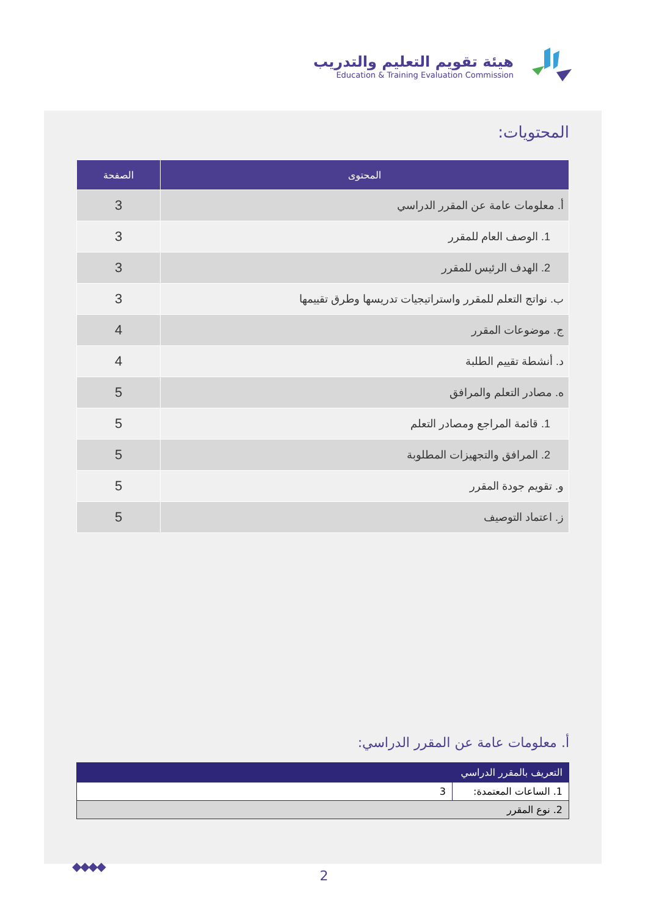هيئة تقويم التعليم والتدريب
Education & Training Evaluation Commission
المحتويات:
| المحتوى | الصفحة |
| --- | --- |
| أ. معلومات عامة عن المقرر الدراسي | 3 |
| 1. الوصف العام للمقرر | 3 |
| 2. الهدف الرئيس للمقرر | 3 |
| ب. نواتج التعلم للمقرر واستراتيجيات تدريسها وطرق تقييمها | 3 |
| ج. موضوعات المقرر | 4 |
| د. أنشطة تقييم الطلبة | 4 |
| ه. مصادر التعلم والمرافق | 5 |
| 1. قائمة المراجع ومصادر التعلم | 5 |
| 2. المرافق والتجهيزات المطلوبة | 5 |
| و. تقويم جودة المقرر | 5 |
| ز. اعتماد التوصيف | 5 |
أ. معلومات عامة عن المقرر الدراسي:
| التعريف بالمقرر الدراسي | |
| --- | --- |
| 1. الساعات المعتمدة: | 3 |
| 2. نوع المقرر | |
◆◆◆◆
2